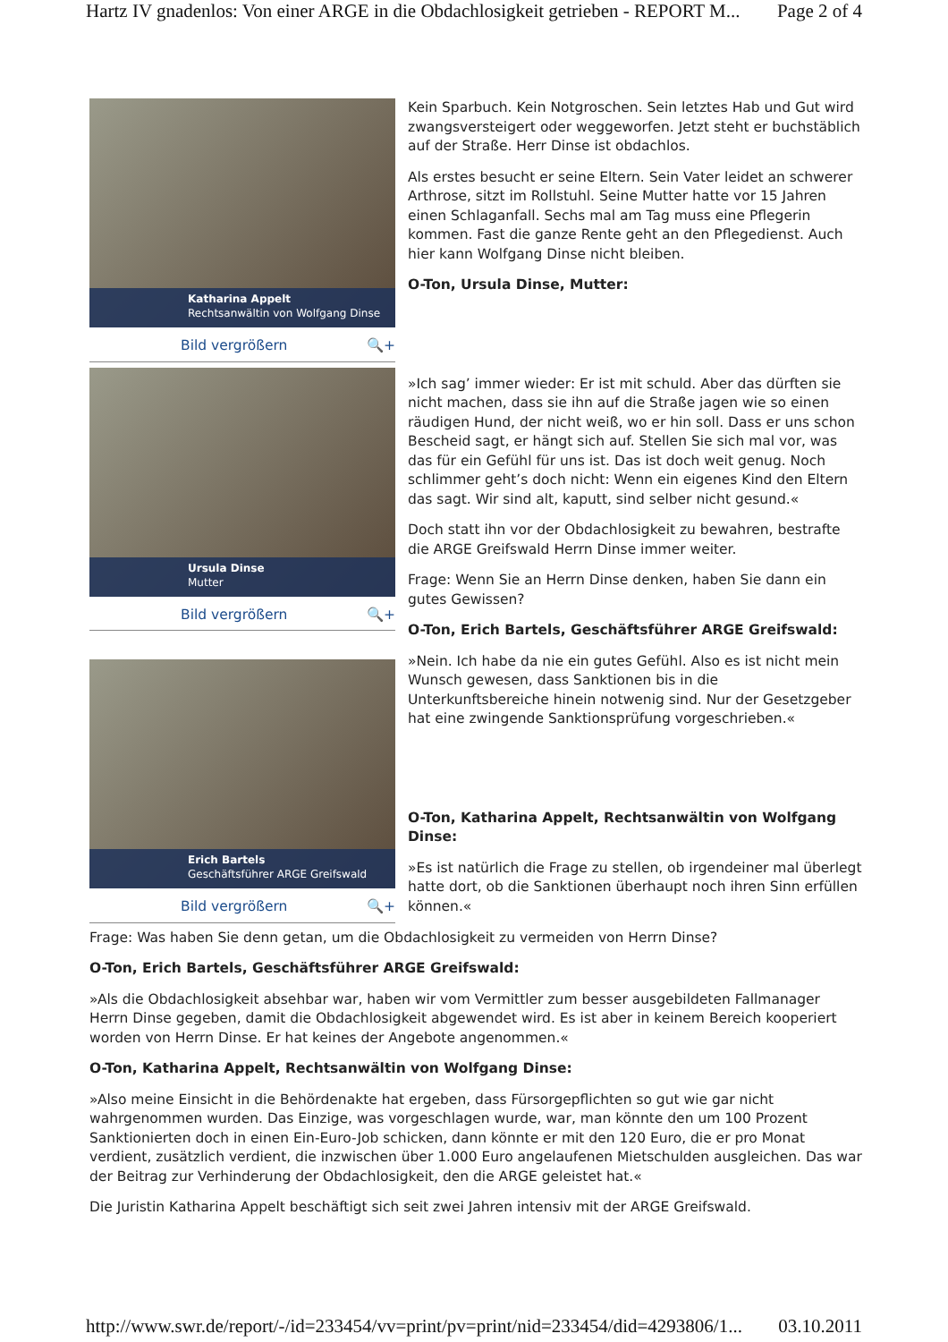Hartz IV gnadenlos: Von einer ARGE in die Obdachlosigkeit getrieben - REPORT M... Page 2 of 4
Katharina Appelt
Rechtsanwältin von Wolfgang Dinse
Bild vergrößern 🔍+
Ursula Dinse
Mutter
Bild vergrößern 🔍+
Erich Bartels
Geschäftsführer ARGE Greifswald
Bild vergrößern 🔍+
Kein Sparbuch. Kein Notgroschen. Sein letztes Hab und Gut wird zwangsversteigert oder weggeworfen. Jetzt steht er buchstäblich auf der Straße. Herr Dinse ist obdachlos.
Als erstes besucht er seine Eltern. Sein Vater leidet an schwerer Arthrose, sitzt im Rollstuhl. Seine Mutter hatte vor 15 Jahren einen Schlaganfall. Sechs mal am Tag muss eine Pflegerin kommen. Fast die ganze Rente geht an den Pflegedienst. Auch hier kann Wolfgang Dinse nicht bleiben.
O-Ton, Ursula Dinse, Mutter:
»Ich sag’ immer wieder: Er ist mit schuld. Aber das dürften sie nicht machen, dass sie ihn auf die Straße jagen wie so einen räudigen Hund, der nicht weiß, wo er hin soll. Dass er uns schon Bescheid sagt, er hängt sich auf. Stellen Sie sich mal vor, was das für ein Gefühl für uns ist. Das ist doch weit genug. Noch schlimmer geht’s doch nicht: Wenn ein eigenes Kind den Eltern das sagt. Wir sind alt, kaputt, sind selber nicht gesund.«
Doch statt ihn vor der Obdachlosigkeit zu bewahren, bestrafte die ARGE Greifswald Herrn Dinse immer weiter.
Frage: Wenn Sie an Herrn Dinse denken, haben Sie dann ein gutes Gewissen?
O-Ton, Erich Bartels, Geschäftsführer ARGE Greifswald:
»Nein. Ich habe da nie ein gutes Gefühl. Also es ist nicht mein Wunsch gewesen, dass Sanktionen bis in die Unterkunftsbereiche hinein notwenig sind. Nur der Gesetzgeber hat eine zwingende Sanktionsprüfung vorgeschrieben.«
O-Ton, Katharina Appelt, Rechtsanwältin von Wolfgang Dinse:
»Es ist natürlich die Frage zu stellen, ob irgendeiner mal überlegt hatte dort, ob die Sanktionen überhaupt noch ihren Sinn erfüllen können.«
Frage: Was haben Sie denn getan, um die Obdachlosigkeit zu vermeiden von Herrn Dinse?
O-Ton, Erich Bartels, Geschäftsführer ARGE Greifswald:
»Als die Obdachlosigkeit absehbar war, haben wir vom Vermittler zum besser ausgebildeten Fallmanager Herrn Dinse gegeben, damit die Obdachlosigkeit abgewendet wird. Es ist aber in keinem Bereich kooperiert worden von Herrn Dinse. Er hat keines der Angebote angenommen.«
O-Ton, Katharina Appelt, Rechtsanwältin von Wolfgang Dinse:
»Also meine Einsicht in die Behördenakte hat ergeben, dass Fürsorgepflichten so gut wie gar nicht wahrgenommen wurden. Das Einzige, was vorgeschlagen wurde, war, man könnte den um 100 Prozent Sanktionierten doch in einen Ein-Euro-Job schicken, dann könnte er mit den 120 Euro, die er pro Monat verdient, zusätzlich verdient, die inzwischen über 1.000 Euro angelaufenen Mietschulden ausgleichen. Das war der Beitrag zur Verhinderung der Obdachlosigkeit, den die ARGE geleistet hat.«
Die Juristin Katharina Appelt beschäftigt sich seit zwei Jahren intensiv mit der ARGE Greifswald.
http://www.swr.de/report/-/id=233454/vv=print/pv=print/nid=233454/did=4293806/1... 03.10.2011